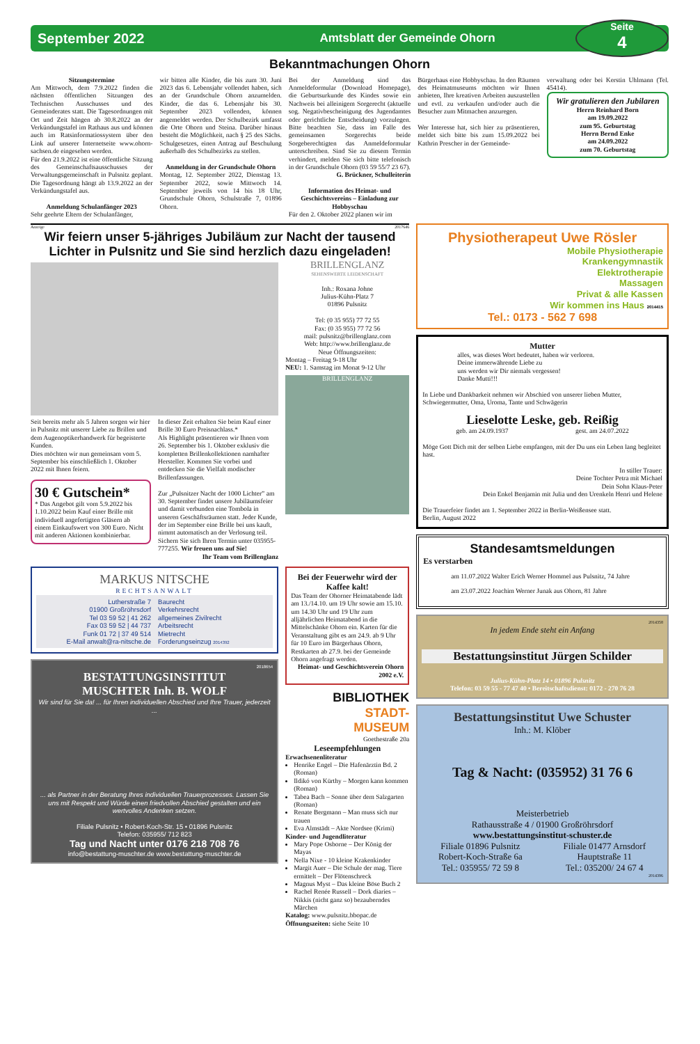September 2022
Amtsblatt der Gemeinde Ohorn
Seite
4
Bekanntmachungen Ohorn
Sitzungstermine
Am Mittwoch, dem 7.9.2022 finden die nächsten öffentlichen Sitzungen des Technischen Ausschusses und des Gemeinderates statt. Die Tagesordnungen mit Ort und Zeit hängen ab 30.8.2022 an der Verkündungstafel im Rathaus aus und können auch im Ratsinformatiossystem über den Link auf unserer Internetseite www.ohorn-sachsen.de eingesehen werden.
Für den 21.9.2022 ist eine öffentliche Sitzung des Gemeinschaftsausschusses der Verwaltungsgemeinschaft in Pulsnitz geplant. Die Tagesordnung hängt ab 13.9.2022 an der Verkündungstafel aus.
Anmeldung Schulanfänger 2023
Sehr geehrte Eltern der Schulanfänger,
wir bitten alle Kinder, die bis zum 30. Juni 2023 das 6. Lebensjahr vollendet haben, sich an der Grundschule Ohorn anzumelden. Kinder, die das 6. Lebensjahr bis 30. September 2023 vollenden, können angemeldet werden. Der Schulbezirk umfasst die Orte Ohorn und Steina. Darüber hinaus besteht die Möglichkeit, nach § 25 des Sächs. Schulgesetzes, einen Antrag auf Beschulung außerhalb des Schulbezirks zu stellen.
Anmeldung in der Grundschule Ohorn
Montag, 12. September 2022, Dienstag 13. September 2022, sowie Mittwoch 14. September jeweils von 14 bis 18 Uhr, Grundschule Ohorn, Schulstraße 7, 01896 Ohorn.
Bei der Anmeldung sind das Anmeldeformular (Download Homepage), die Geburtsurkunde des Kindes sowie ein Nachweis bei alleinigem Sorgerecht (aktuelle sog. Negativbescheinigung des Jugendamtes oder gerichtliche Entscheidung) vorzulegen. Bitte beachten Sie, dass im Falle des gemeinsamen Sorgerechts beide Sorgeberechtigten das Anmeldeformular unterschreiben. Sind Sie zu diesem Termin verhindert, melden Sie sich bitte telefonisch in der Grundschule Ohorn (03 59 55/7 23 67).
G. Brückner, Schulleiterin
Information des Heimat- und Geschichtsvereins – Einladung zur Hobbyschau
Für den 2. Oktober 2022 planen wir im
Bürgerhaus eine Hobbyschau. In den Räumen des Heimatmuseums möchten wir Ihnen anbieten, Ihre kreativen Arbeiten auszustellen und evtl. zu verkaufen und/oder auch die Besucher zum Mitmachen anzuregen.
Wer Interesse hat, sich hier zu präsentieren, meldet sich bitte bis zum 15.09.2022 bei Kathrin Prescher in der Gemeinde-
verwaltung oder bei Kerstin Uhlmann (Tel. 45414).
Wir gratulieren den Jubilaren
Herrn Reinhard Born
am 19.09.2022
zum 95. Geburtstag
Herrn Bernd Enke
am 24.09.2022
zum 70. Geburtstag
Anzeige 2017646
Wir feiern unser 5-jähriges Jubiläum zur Nacht der tausend Lichter in Pulsnitz und Sie sind herzlich dazu eingeladen!
Seit bereits mehr als 5 Jahren sorgen wir hier in Pulsnitz mit unserer Liebe zu Brillen und dem Augenoptikerhandwerk für begeisterte Kunden.
Dies möchten wir nun gemeinsam vom 5. September bis einschließlich 1. Oktober 2022 mit Ihnen feiern.
30 € Gutschein*
* Das Angebot gilt vom 5.9.2022 bis 1.10.2022 beim Kauf einer Brille mit individuell angefertigten Gläsern ab einem Einkaufswert von 300 Euro. Nicht mit anderen Aktionen kombinierbar.
In dieser Zeit erhalten Sie beim Kauf einer Brille 30 Euro Preisnachlass.*
Als Highlight präsentieren wir Ihnen vom 26. September bis 1. Oktober exklusiv die kompletten Brillenkollektionen namhafter Hersteller. Kommen Sie vorbei und entdecken Sie die Vielfalt modischer Brillenfassungen.
Zur „Pulsnitzer Nacht der 1000 Lichter” am 30. September findet unsere Jubiläumsfeier und damit verbunden eine Tombola in unseren Geschäftsräumen statt. Jeder Kunde, der im September eine Brille bei uns kauft, nimmt automatisch an der Verlosung teil. Sichern Sie sich Ihren Termin unter 035955-777255. Wir freuen uns auf Sie!
Ihr Team vom Brillenglanz
BRILLENGLANZ
SEHENSWERTE LEIDENSCHAFT
Inh.: Roxana Johne
Julius-Kühn-Platz 7
01896 Pulsnitz
Tel: (0 35 955) 77 72 55
Fax: (0 35 955) 77 72 56
mail: pulsnitz@brillenglanz.com
Web: http://www.brillenglanz.de
Neue Öffnungszeiten:
Montag – Freitag 9-18 Uhr
NEU: 1. Samstag im Monat 9-12 Uhr
BRILLENGLANZ
MARKUS NITSCHE
RECHTSANWALT
Lutherstraße 7
01900 Großröhrsdorf
Tel 03 59 52 | 41 262
Fax 03 59 52 | 44 737
Funk 01 72 | 37 49 514
E-Mail anwalt@ra-nitsche.de
Baurecht
Verkehrsrecht
allgemeines Zivilrecht
Arbeitsrecht
Mietrecht
Forderungseinzug 2014392
2018654
BESTATTUNGSINSTITUT
MUSCHTER Inh. B. WOLF
Wir sind für Sie da! ... für Ihren individuellen Abschied und Ihre Trauer, jederzeit ...
... als Partner in der Beratung Ihres individuellen Trauerprozesses. Lassen Sie uns mit Respekt und Würde einen friedvollen Abschied gestalten und ein wertvolles Andenken setzen.
Filiale Pulsnitz • Robert-Koch-Str. 15 • 01896 Pulsnitz
Telefon: 035955/ 712 823
Tag und Nacht unter 0176 218 708 76
info@bestattung-muschter.de www.bestattung-muschter.de
Bei der Feuerwehr wird der Kaffee kalt!
Das Team der Ohorner Heimatabende lädt am 13./14.10. um 19 Uhr sowie am 15.10. um 14.30 Uhr und 19 Uhr zum alljährlichen Heimatabend in die Mittelschänke Ohorn ein. Karten für die Veranstaltung gibt es am 24.9. ab 9 Uhr für 10 Euro im Bürgerhaus Ohorn, Restkarten ab 27.9. bei der Gemeinde Ohorn angefragt werden.
Heimat- und Geschichtsverein Ohorn 2002 e.V.
BIBLIOTHEK
STADT-
MUSEUM
Goethestraße 20a
Leseempfehlungen
Erwachsenenliteratur
Henrike Engel – Die Hafenärztin Bd. 2 (Roman)
Ildikó von Kürthy – Morgen kann kommen (Roman)
Tabea Bach – Sonne über dem Salzgarten (Roman)
Renate Bergmann – Man muss sich nur trauen
Eva Almstädt – Akte Nordsee (Krimi)
Kinder- und Jugendliteratur
Mary Pope Osborne – Der König der Mayas
Nella Nixe - 10 kleine Krakenkinder
Margit Auer – Die Schule der mag. Tiere ermittelt – Der Flötenschreck
Magnus Myst – Das kleine Böse Buch 2
Rachel Renée Russell – Dork diaries – Nikkis (nicht ganz so) bezauberndes Märchen
Katalog: www.pulsnitz.bbopac.de
Öffnungszeiten: siehe Seite 10
Physiotherapeut Uwe Rösler
Mobile Physiotherapie
Krankengymnastik
Elektrotherapie
Massagen
Privat & alle Kassen
Wir kommen ins Haus 2014415
Tel.: 0173 - 562 7 698
Mutter
alles, was dieses Wort bedeutet, haben wir verloren.
Deine immerwährende Liebe zu
uns werden wir Dir niemals vergessen!
Danke Mutti!!!
In Liebe und Dankbarkeit nehmen wir Abschied von unserer lieben Mutter, Schwiegermutter, Oma, Uroma, Tante und Schwägerin
Lieselotte Leske, geb. Reißig
geb. am 24.09.1937 gest. am 24.07.2022
Möge Gott Dich mit der selben Liebe empfangen, mit der Du uns ein Leben lang begleitet hast.
In stiller Trauer:
Deine Tochter Petra mit Michael
Dein Sohn Klaus-Peter
Dein Enkel Benjamin mit Julia und den Urenkeln Henri und Helene
Die Trauerfeier findet am 1. September 2022 in Berlin-Weißensee statt.
Berlin, August 2022
Standesamtsmeldungen
Es verstarben
am 11.07.2022 Walter Erich Werner Hommel aus Pulsnitz, 74 Jahre
am 23.07.2022 Joachim Werner Junak aus Ohorn, 81 Jahre
2014358
In jedem Ende steht ein Anfang
Bestattungsinstitut Jürgen Schilder
Julius-Kühn-Platz 14 • 01896 Pulsnitz
Telefon: 03 59 55 - 77 47 40 • Bereitschaftsdienst: 0172 - 270 76 28
Bestattungsinstitut Uwe Schuster
Inh.: M. Klöber
Tag & Nacht: (035952) 31 76 6
Meisterbetrieb
Rathausstraße 4 / 01900 Großröhrsdorf
www.bestattungsinstitut-schuster.de
Filiale 01896 Pulsnitz
Robert-Koch-Straße 6a
Tel.: 035955/ 72 59 8
Filiale 01477 Arnsdorf
Hauptstraße 11
Tel.: 035200/ 24 67 4
2014396